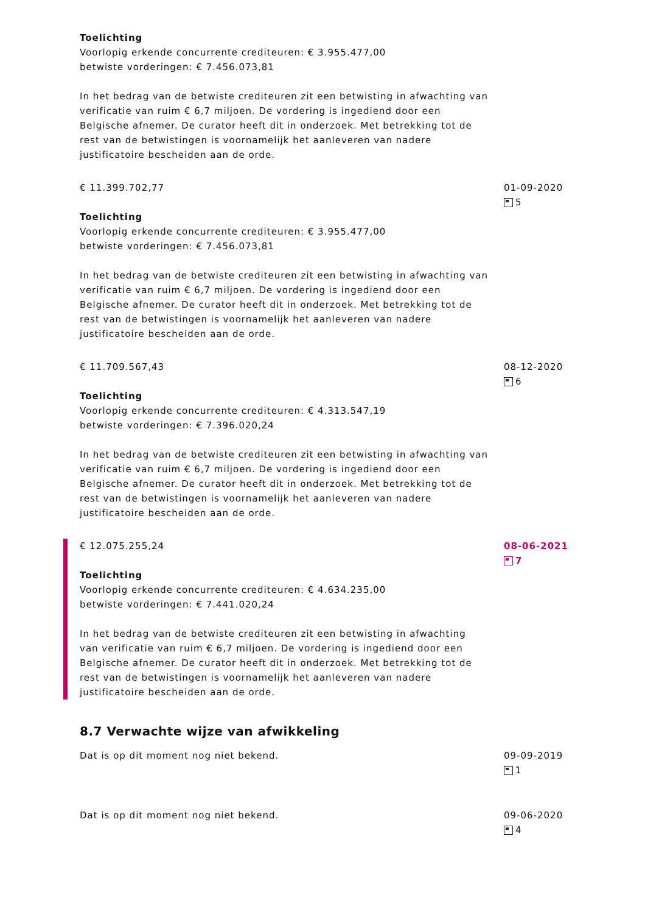Toelichting
Voorlopig erkende concurrente crediteuren: € 3.955.477,00
betwiste vorderingen: € 7.456.073,81
In het bedrag van de betwiste crediteuren zit een betwisting in afwachting van verificatie van ruim € 6,7 miljoen. De vordering is ingediend door een Belgische afnemer. De curator heeft dit in onderzoek. Met betrekking tot de rest van de betwistingen is voornamelijk het aanleveren van nadere justificatoire bescheiden aan de orde.
€ 11.399.702,77
Toelichting
Voorlopig erkende concurrente crediteuren: € 3.955.477,00
betwiste vorderingen: € 7.456.073,81
In het bedrag van de betwiste crediteuren zit een betwisting in afwachting van verificatie van ruim € 6,7 miljoen. De vordering is ingediend door een Belgische afnemer. De curator heeft dit in onderzoek. Met betrekking tot de rest van de betwistingen is voornamelijk het aanleveren van nadere justificatoire bescheiden aan de orde.
01-09-2020
5
€ 11.709.567,43
Toelichting
Voorlopig erkende concurrente crediteuren: € 4.313.547,19
betwiste vorderingen: € 7.396.020,24
In het bedrag van de betwiste crediteuren zit een betwisting in afwachting van verificatie van ruim € 6,7 miljoen. De vordering is ingediend door een Belgische afnemer. De curator heeft dit in onderzoek. Met betrekking tot de rest van de betwistingen is voornamelijk het aanleveren van nadere justificatoire bescheiden aan de orde.
08-12-2020
6
€ 12.075.255,24
Toelichting
Voorlopig erkende concurrente crediteuren: € 4.634.235,00
betwiste vorderingen: € 7.441.020,24
In het bedrag van de betwiste crediteuren zit een betwisting in afwachting van verificatie van ruim € 6,7 miljoen. De vordering is ingediend door een Belgische afnemer. De curator heeft dit in onderzoek. Met betrekking tot de rest van de betwistingen is voornamelijk het aanleveren van nadere justificatoire bescheiden aan de orde.
08-06-2021
7
8.7 Verwachte wijze van afwikkeling
Dat is op dit moment nog niet bekend. 09-09-2019
1
Dat is op dit moment nog niet bekend. 09-06-2020
4